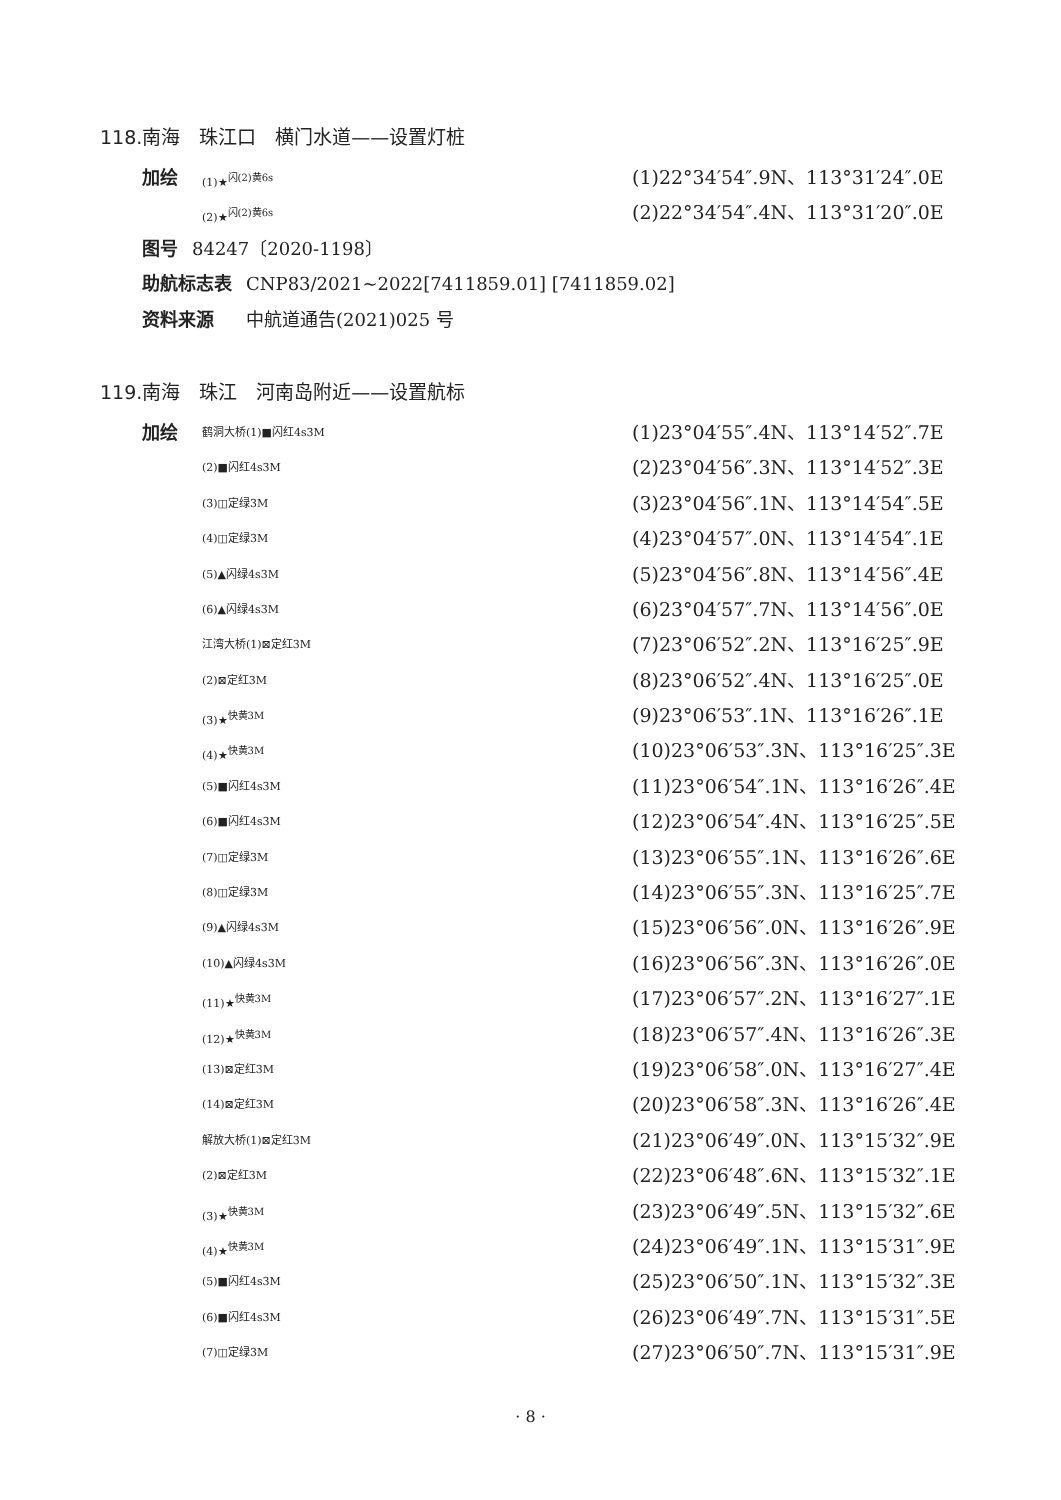118.南海　珠江口　横门水道——设置灯桩
加绘 (1)★<sup>闪(2)黄6s</sup> (1)22°34′54″.9N、113°31′24″.0E
(2)★<sup>闪(2)黄6s</sup> (2)22°34′54″.4N、113°31′20″.0E
图号 84247〔2020-1198〕
助航标志表 CNP83/2021~2022[7411859.01] [7411859.02]
资料来源　中航道通告(2021)025 号
119.南海　珠江　河南岛附近——设置航标
加绘 鹤洞大桥(1)■闪红4s3M (1)23°04′55″.4N、113°14′52″.7E
(2)■闪红4s3M (2)23°04′56″.3N、113°14′52″.3E
(3)◫定绿3M (3)23°04′56″.1N、113°14′54″.5E
(4)◫定绿3M (4)23°04′57″.0N、113°14′54″.1E
(5)▲闪绿4s3M (5)23°04′56″.8N、113°14′56″.4E
(6)▲闪绿4s3M (6)23°04′57″.7N、113°14′56″.0E
江湾大桥(1)⊠定红3M (7)23°06′52″.2N、113°16′25″.9E
(2)⊠定红3M (8)23°06′52″.4N、113°16′25″.0E
(3)★<sup>快黄3M</sup> (9)23°06′53″.1N、113°16′26″.1E
(4)★<sup>快黄3M</sup> (10)23°06′53″.3N、113°16′25″.3E
(5)■闪红4s3M (11)23°06′54″.1N、113°16′26″.4E
(6)■闪红4s3M (12)23°06′54″.4N、113°16′25″.5E
(7)◫定绿3M (13)23°06′55″.1N、113°16′26″.6E
(8)◫定绿3M (14)23°06′55″.3N、113°16′25″.7E
(9)▲闪绿4s3M (15)23°06′56″.0N、113°16′26″.9E
(10)▲闪绿4s3M (16)23°06′56″.3N、113°16′26″.0E
(11)★<sup>快黄3M</sup> (17)23°06′57″.2N、113°16′27″.1E
(12)★<sup>快黄3M</sup> (18)23°06′57″.4N、113°16′26″.3E
(13)⊠定红3M (19)23°06′58″.0N、113°16′27″.4E
(14)⊠定红3M (20)23°06′58″.3N、113°16′26″.4E
解放大桥(1)⊠定红3M (21)23°06′49″.0N、113°15′32″.9E
(2)⊠定红3M (22)23°06′48″.6N、113°15′32″.1E
(3)★<sup>快黄3M</sup> (23)23°06′49″.5N、113°15′32″.6E
(4)★<sup>快黄3M</sup> (24)23°06′49″.1N、113°15′31″.9E
(5)■闪红4s3M (25)23°06′50″.1N、113°15′32″.3E
(6)■闪红4s3M (26)23°06′49″.7N、113°15′31″.5E
(7)◫定绿3M (27)23°06′50″.7N、113°15′31″.9E
· 8 ·